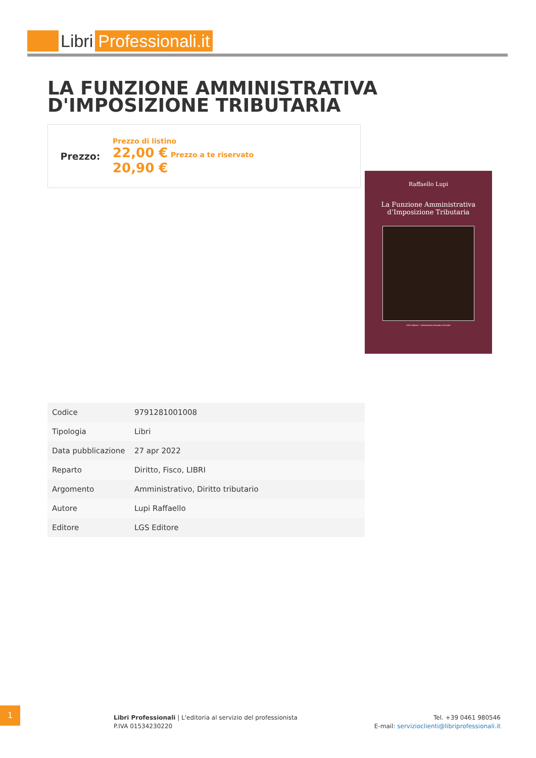Libri Professionali.it
LA FUNZIONE AMMINISTRATIVA D'IMPOSIZIONE TRIBUTARIA
Prezzo:
Prezzo di listino
22,00 € Prezzo a te riservato
20,90 €
Raffaello Lupi
La Funzione Amministrativa
d’Imposizione Tributaria
LGS editore - Letteratura Giuridico Sociale
| Codice | 9791281001008 |
| Tipologia | Libri |
| Data pubblicazione | 27 apr 2022 |
| Reparto | Diritto, Fisco, LIBRI |
| Argomento | Amministrativo, Diritto tributario |
| Autore | Lupi Raffaello |
| Editore | LGS Editore |
1
Libri Professionali | L'editoria al servizio del professionista
P.IVA 01534230220
Tel. +39 0461 980546
E-mail: servizioclienti@libriprofessionali.it